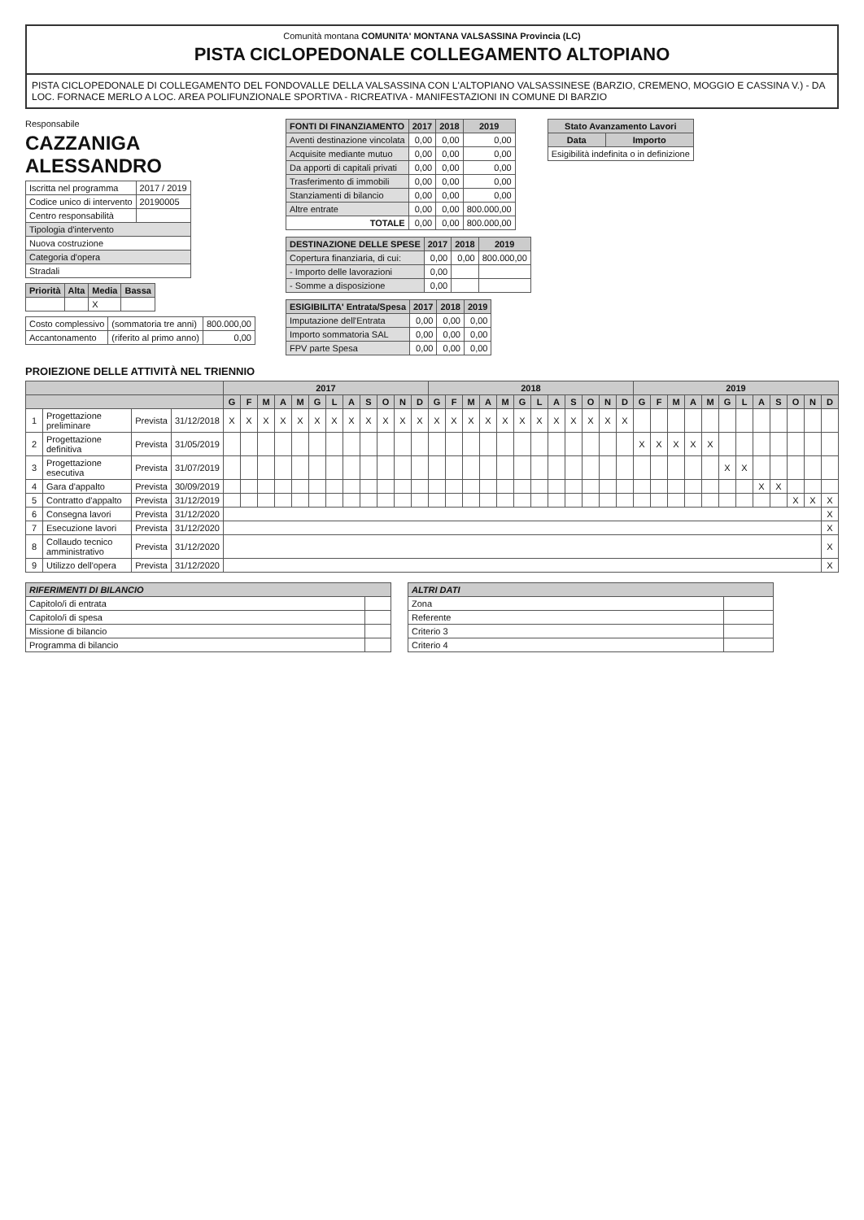Comunità montana COMUNITA' MONTANA VALSASSINA Provincia (LC)
PISTA CICLOPEDONALE COLLEGAMENTO ALTOPIANO
PISTA CICLOPEDONALE DI COLLEGAMENTO DEL FONDOVALLE DELLA VALSASSINA CON L'ALTOPIANO VALSASSINESE (BARZIO, CREMENO, MOGGIO E CASSINA V.) - DA LOC. FORNACE MERLO A LOC. AREA POLIFUNZIONALE SPORTIVA - RICREATIVA - MANIFESTAZIONI IN COMUNE DI BARZIO
Responsabile
CAZZANIGA ALESSANDRO
| Iscritta nel programma | 2017 / 2019 |
| Codice unico di intervento | 20190005 |
| Centro responsabilità | |
| Tipologia d'intervento | |
| Nuova costruzione | |
| Categoria d'opera | |
| Stradali | |
| Priorità | Alta | Media | Bassa |
| --- | --- | --- | --- |
| | | X | |
| Costo complessivo | (sommatoria tre anni) | 800.000,00 |
| Accantonamento | (riferito al primo anno) | 0,00 |
| FONTI DI FINANZIAMENTO | 2017 | 2018 | 2019 |
| --- | --- | --- | --- |
| Aventi destinazione vincolata | 0,00 | 0,00 | 0,00 |
| Acquisite mediante mutuo | 0,00 | 0,00 | 0,00 |
| Da apporti di capitali privati | 0,00 | 0,00 | 0,00 |
| Trasferimento di immobili | 0,00 | 0,00 | 0,00 |
| Stanziamenti di bilancio | 0,00 | 0,00 | 0,00 |
| Altre entrate | 0,00 | 0,00 | 800.000,00 |
| TOTALE | 0,00 | 0,00 | 800.000,00 |
| DESTINAZIONE DELLE SPESE | 2017 | 2018 | 2019 |
| --- | --- | --- | --- |
| Copertura finanziaria, di cui: | 0,00 | 0,00 | 800.000,00 |
| - Importo delle lavorazioni | 0,00 | | |
| - Somme a disposizione | 0,00 | | |
| ESIGIBILITA' Entrata/Spesa | 2017 | 2018 | 2019 |
| --- | --- | --- | --- |
| Imputazione dell'Entrata | 0,00 | 0,00 | 0,00 |
| Importo sommatoria SAL | 0,00 | 0,00 | 0,00 |
| FPV parte Spesa | 0,00 | 0,00 | 0,00 |
| Stato Avanzamento Lavori | |
| --- | --- |
| Data | Importo |
| Esigibilità indefinita o in definizione | |
PROIEZIONE DELLE ATTIVITÀ NEL TRIENNIO
| | | | | 2017 | | | | | | | | | | | | 2018 | | | | | | | | | | | | 2019 | | | | | | | | | | | |
| --- | --- | --- | --- | --- | --- | --- | --- | --- | --- | --- | --- | --- | --- | --- | --- | --- | --- | --- | --- | --- | --- | --- | --- | --- | --- | --- | --- | --- | --- | --- | --- | --- | --- | --- | --- | --- | --- | --- | --- |
| | | | | G | F | M | A | M | G | L | A | S | O | N | D | G | F | M | A | M | G | L | A | S | O | N | D | G | F | M | A | M | G | L | A | S | O | N | D |
| 1 | Progettazione preliminare | Prevista | 31/12/2018 | X | X | X | X | X | X | X | X | X | X | X | X | X | X | X | X | X | X | X | X | X | X | X | X | | | | | | | | | | | | |
| 2 | Progettazione definitiva | Prevista | 31/05/2019 | | | | | | | | | | | | | | | | | | | | | | | | | X | X | X | X | X | | | | | | | |
| 3 | Progettazione esecutiva | Prevista | 31/07/2019 | | | | | | | | | | | | | | | | | | | | | | | | | | | | | | X | X | | | | | |
| 4 | Gara d'appalto | Prevista | 30/09/2019 | | | | | | | | | | | | | | | | | | | | | | | | | | | | | | | | X | X | | | |
| 5 | Contratto d'appalto | Prevista | 31/12/2019 | | | | | | | | | | | | | | | | | | | | | | | | | | | | | | | | | | X | X | X |
| 6 | Consegna lavori | Prevista | 31/12/2020 | | | | | | | | | | | | | | | | | | | | | | | | | | | | | | | | | | | | X |
| 7 | Esecuzione lavori | Prevista | 31/12/2020 | | | | | | | | | | | | | | | | | | | | | | | | | | | | | | | | | | | | X |
| 8 | Collaudo tecnico amministrativo | Prevista | 31/12/2020 | | | | | | | | | | | | | | | | | | | | | | | | | | | | | | | | | | | | X |
| 9 | Utilizzo dell'opera | Prevista | 31/12/2020 | | | | | | | | | | | | | | | | | | | | | | | | | | | | | | | | | | | | X |
| RIFERIMENTI DI BILANCIO | |
| --- | --- |
| Capitolo/i di entrata | |
| Capitolo/i di spesa | |
| Missione di bilancio | |
| Programma di bilancio | |
| ALTRI DATI | |
| --- | --- |
| Zona | |
| Referente | |
| Criterio 3 | |
| Criterio 4 | |